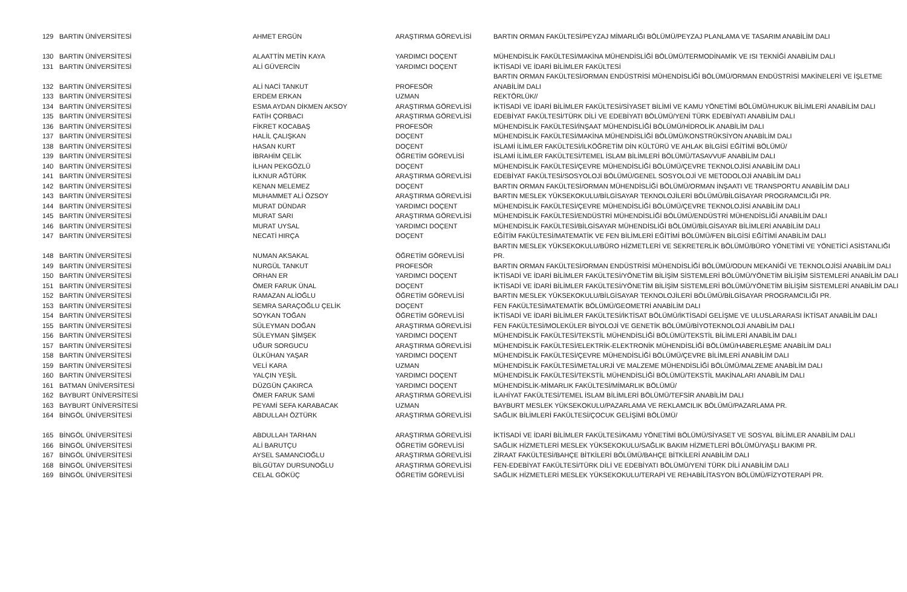| 129 | BARTIN ÜNİVERSİTESİ | AHMET ERGÜN | ARAŞTIRMA GÖREVLİSİ | BARTIN ORMAN FAKÜLTESİ/PEYZAJ MİMARLIĞI BÖLÜMÜ/PEYZAJ PLANLAMA VE TASARIM ANABİLİM DALI |
| 130 | BARTIN ÜNİVERSİTESİ | ALAATTİN METİN KAYA | YARDIMCI DOÇENT | MÜHENDİSLİK FAKÜLTESİ/MAKİNA MÜHENDİSLİĞİ BÖLÜMÜ/TERMODİNAMİK VE ISI TEKNİĞİ ANABİLİM DALI |
| 131 | BARTIN ÜNİVERSİTESİ | ALİ GÜVERCİN | YARDIMCI DOÇENT | İKTİSADİ VE İDARİ BİLİMLER FAKÜLTESİ |
| 132 | BARTIN ÜNİVERSİTESİ | ALİ NACİ TANKUT | PROFESÖR | BARTIN ORMAN FAKÜLTESİ/ORMAN ENDÜSTRİSİ MÜHENDİSLİĞİ BÖLÜMÜ/ORMAN ENDÜSTRİSİ MAKİNELERİ VE İŞLETME ANABİLİM DALI |
| 133 | BARTIN ÜNİVERSİTESİ | ERDEM ERKAN | UZMAN | REKTÖRLÜK// |
| 134 | BARTIN ÜNİVERSİTESİ | ESMA AYDAN DİKMEN AKSOY | ARAŞTIRMA GÖREVLİSİ | İKTİSADİ VE İDARİ BİLİMLER FAKÜLTESİ/SİYASET BİLİMİ VE KAMU YÖNETİMİ BÖLÜMÜ/HUKUK BİLİMLERİ ANABİLİM DALI |
| 135 | BARTIN ÜNİVERSİTESİ | FATİH ÇORBACI | ARAŞTIRMA GÖREVLİSİ | EDEBİYAT FAKÜLTESİ/TÜRK DİLİ VE EDEBİYATI BÖLÜMÜ/YENİ TÜRK EDEBİYATI ANABİLİM DALI |
| 136 | BARTIN ÜNİVERSİTESİ | FİKRET KOCABAŞ | PROFESÖR | MÜHENDİSLİK FAKÜLTESİ/İNŞAAT MÜHENDİSLİĞİ BÖLÜMÜ/HİDROLİK ANABİLİM DALI |
| 137 | BARTIN ÜNİVERSİTESİ | HALİL ÇALIŞKAN | DOÇENT | MÜHENDİSLİK FAKÜLTESİ/MAKİNA MÜHENDİSLİĞİ BÖLÜMÜ/KONSTRÜKSİYON ANABİLİM DALI |
| 138 | BARTIN ÜNİVERSİTESİ | HASAN KURT | DOÇENT | İSLAMİ İLİMLER FAKÜLTESİ/İLKÖĞRETİM DİN KÜLTÜRÜ VE AHLAK BİLGİSİ EĞİTİMİ BÖLÜMÜ/ |
| 139 | BARTIN ÜNİVERSİTESİ | İBRAHİM ÇELİK | ÖĞRETİM GÖREVLİSİ | İSLAMİ İLİMLER FAKÜLTESİ/TEMEL İSLAM BİLİMLERİ BÖLÜMÜ/TASAVVUF ANABİLİM DALI |
| 140 | BARTIN ÜNİVERSİTESİ | İLHAN PEKGÖZLÜ | DOÇENT | MÜHENDİSLİK FAKÜLTESİ/ÇEVRE MÜHENDİSLİĞİ BÖLÜMÜ/ÇEVRE TEKNOLOJİSİ ANABİLİM DALI |
| 141 | BARTIN ÜNİVERSİTESİ | İLKNUR AĞTÜRK | ARAŞTIRMA GÖREVLİSİ | EDEBİYAT FAKÜLTESİ/SOSYOLOJİ BÖLÜMÜ/GENEL SOSYOLOJİ VE METODOLOJİ ANABİLİM DALI |
| 142 | BARTIN ÜNİVERSİTESİ | KENAN MELEMEZ | DOÇENT | BARTIN ORMAN FAKÜLTESİ/ORMAN MÜHENDİSLİĞİ BÖLÜMÜ/ORMAN İNŞAATI VE TRANSPORTU ANABİLİM DALI |
| 143 | BARTIN ÜNİVERSİTESİ | MUHAMMET ALİ ÖZSOY | ARAŞTIRMA GÖREVLİSİ | BARTIN MESLEK YÜKSEKOKULU/BİLGİSAYAR TEKNOLOJİLERİ BÖLÜMÜ/BİLGİSAYAR PROGRAMCILIĞI PR. |
| 144 | BARTIN ÜNİVERSİTESİ | MURAT DÜNDAR | YARDIMCI DOÇENT | MÜHENDİSLİK FAKÜLTESİ/ÇEVRE MÜHENDİSLİĞİ BÖLÜMÜ/ÇEVRE TEKNOLOJİSİ ANABİLİM DALI |
| 145 | BARTIN ÜNİVERSİTESİ | MURAT SARI | ARAŞTIRMA GÖREVLİSİ | MÜHENDİSLİK FAKÜLTESİ/ENDÜSTRİ MÜHENDİSLİĞİ BÖLÜMÜ/ENDÜSTRİ MÜHENDİSLİĞİ ANABİLİM DALI |
| 146 | BARTIN ÜNİVERSİTESİ | MURAT UYSAL | YARDIMCI DOÇENT | MÜHENDİSLİK FAKÜLTESİ/BİLGİSAYAR MÜHENDİSLİĞİ BÖLÜMÜ/BİLGİSAYAR BİLİMLERİ ANABİLİM DALI |
| 147 | BARTIN ÜNİVERSİTESİ | NECATİ HIRÇA | DOÇENT | EĞİTİM FAKÜLTESİ/MATEMATİK VE FEN BİLİMLERİ EĞİTİMİ BÖLÜMÜ/FEN BİLGİSİ EĞİTİMİ ANABİLİM DALI |
| 148 | BARTIN ÜNİVERSİTESİ | NUMAN AKSAKAL | ÖĞRETİM GÖREVLİSİ | BARTIN MESLEK YÜKSEKOKULU/BÜRO HİZMETLERİ VE SEKRETERLİK BÖLÜMÜ/BÜRO YÖNETİMİ VE YÖNETİCİ ASİSTANLIĞI PR. |
| 149 | BARTIN ÜNİVERSİTESİ | NURGÜL TANKUT | PROFESÖR | BARTIN ORMAN FAKÜLTESİ/ORMAN ENDÜSTRİSİ MÜHENDİSLİĞİ BÖLÜMÜ/ODUN MEKANİĞİ VE TEKNOLOJİSİ ANABİLİM DALI |
| 150 | BARTIN ÜNİVERSİTESİ | ORHAN ER | YARDIMCI DOÇENT | İKTİSADİ VE İDARİ BİLİMLER FAKÜLTESİ/YÖNETİM BİLİŞİM SİSTEMLERİ BÖLÜMÜ/YÖNETİM BİLİŞİM SİSTEMLERİ ANABİLİM DALI |
| 151 | BARTIN ÜNİVERSİTESİ | ÖMER FARUK ÜNAL | DOÇENT | İKTİSADİ VE İDARİ BİLİMLER FAKÜLTESİ/YÖNETİM BİLİŞİM SİSTEMLERİ BÖLÜMÜ/YÖNETİM BİLİŞİM SİSTEMLERİ ANABİLİM DALI |
| 152 | BARTIN ÜNİVERSİTESİ | RAMAZAN ALİOĞLU | ÖĞRETİM GÖREVLİSİ | BARTIN MESLEK YÜKSEKOKULU/BİLGİSAYAR TEKNOLOJİLERİ BÖLÜMÜ/BİLGİSAYAR PROGRAMCILIĞI PR. |
| 153 | BARTIN ÜNİVERSİTESİ | SEMRA SARAÇOĞLU ÇELİK | DOÇENT | FEN FAKÜLTESİ/MATEMATİK BÖLÜMÜ/GEOMETRİ ANABİLİM DALI |
| 154 | BARTIN ÜNİVERSİTESİ | SOYKAN TOĞAN | ÖĞRETİM GÖREVLİSİ | İKTİSADİ VE İDARİ BİLİMLER FAKÜLTESİ/İKTİSAT BÖLÜMÜ/İKTİSADİ GELİŞME VE ULUSLARARASI İKTİSAT ANABİLİM DALI |
| 155 | BARTIN ÜNİVERSİTESİ | SÜLEYMAN DOĞAN | ARAŞTIRMA GÖREVLİSİ | FEN FAKÜLTESİ/MOLEKÜLER BİYOLOJİ VE GENETİK BÖLÜMÜ/BİYOTEKNOLOJİ ANABİLİM DALI |
| 156 | BARTIN ÜNİVERSİTESİ | SÜLEYMAN ŞİMŞEK | YARDIMCI DOÇENT | MÜHENDİSLİK FAKÜLTESİ/TEKSTİL MÜHENDİSLİĞİ BÖLÜMÜ/TEKSTİL BİLİMLERİ ANABİLİM DALI |
| 157 | BARTIN ÜNİVERSİTESİ | UĞUR SORGUCU | ARAŞTIRMA GÖREVLİSİ | MÜHENDİSLİK FAKÜLTESİ/ELEKTRİK-ELEKTRONİK MÜHENDİSLİĞİ BÖLÜMÜ/HABERLEŞME ANABİLİM DALI |
| 158 | BARTIN ÜNİVERSİTESİ | ÜLKÜHAN YAŞAR | YARDIMCI DOÇENT | MÜHENDİSLİK FAKÜLTESİ/ÇEVRE MÜHENDİSLİĞİ BÖLÜMÜ/ÇEVRE BİLİMLERİ ANABİLİM DALI |
| 159 | BARTIN ÜNİVERSİTESİ | VELİ KARA | UZMAN | MÜHENDİSLİK FAKÜLTESİ/METALURJİ VE MALZEME MÜHENDİSLİĞİ BÖLÜMÜ/MALZEME ANABİLİM DALI |
| 160 | BARTIN ÜNİVERSİTESİ | YALÇIN YEŞİL | YARDIMCI DOÇENT | MÜHENDİSLİK FAKÜLTESİ/TEKSTİL MÜHENDİSLİĞİ BÖLÜMÜ/TEKSTİL MAKİNALARI ANABİLİM DALI |
| 161 | BATMAN ÜNİVERSİTESİ | DÜZGÜN ÇAKIRCA | YARDIMCI DOÇENT | MÜHENDİSLİK-MİMARLIK FAKÜLTESİ/MİMARLIK BÖLÜMÜ/ |
| 162 | BAYBURT ÜNİVERSİTESİ | ÖMER FARUK SAMİ | ARAŞTIRMA GÖREVLİSİ | İLAHİYAT FAKÜLTESİ/TEMEL İSLAM BİLİMLERİ BÖLÜMÜ/TEFSİR ANABİLİM DALI |
| 163 | BAYBURT ÜNİVERSİTESİ | PEYAMİ SEFA KARABACAK | UZMAN | BAYBURT MESLEK YÜKSEKOKULU/PAZARLAMA VE REKLAMCILIK BÖLÜMÜ/PAZARLAMA PR. |
| 164 | BİNGÖL ÜNİVERSİTESİ | ABDULLAH ÖZTÜRK | ARAŞTIRMA GÖREVLİSİ | SAĞLIK BİLİMLERİ FAKÜLTESİ/ÇOCUK GELİŞİMİ BÖLÜMÜ/ |
| 165 | BİNGÖL ÜNİVERSİTESİ | ABDULLAH TARHAN | ARAŞTIRMA GÖREVLİSİ | İKTİSADİ VE İDARİ BİLİMLER FAKÜLTESİ/KAMU YÖNETİMİ BÖLÜMÜ/SİYASET VE SOSYAL BİLİMLER ANABİLİM DALI |
| 166 | BİNGÖL ÜNİVERSİTESİ | ALİ BARUTÇU | ÖĞRETİM GÖREVLİSİ | SAĞLIK HİZMETLERİ MESLEK YÜKSEKOKULU/SAĞLIK BAKIM HİZMETLERİ BÖLÜMÜ/YAŞLI BAKIMI PR. |
| 167 | BİNGÖL ÜNİVERSİTESİ | AYSEL SAMANCIOĞLU | ARAŞTIRMA GÖREVLİSİ | ZİRAAT FAKÜLTESİ/BAHÇE BİTKİLERİ BÖLÜMÜ/BAHÇE BİTKİLERİ ANABİLİM DALI |
| 168 | BİNGÖL ÜNİVERSİTESİ | BİLGÜTAY DURSUNOĞLU | ARAŞTIRMA GÖREVLİSİ | FEN-EDEBİYAT FAKÜLTESİ/TÜRK DİLİ VE EDEBİYATI BÖLÜMÜ/YENİ TÜRK DİLİ ANABİLİM DALI |
| 169 | BİNGÖL ÜNİVERSİTESİ | CELAL GÖKÜÇ | ÖĞRETİM GÖREVLİSİ | SAĞLIK HİZMETLERİ MESLEK YÜKSEKOKULU/TERAPİ VE REHABİLİTASYON BÖLÜMÜ/FİZYOTERAPİ PR. |